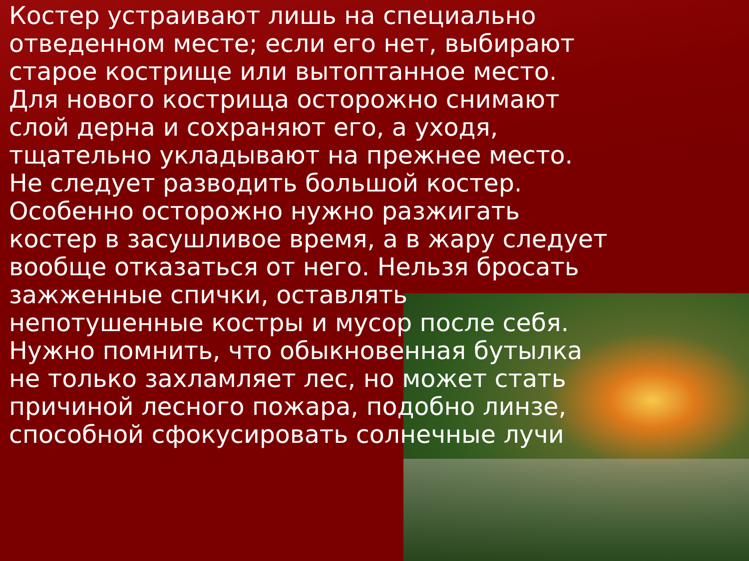Костер устраивают лишь на специально отведенном месте; если его нет, выбирают старое кострище или вытоптанное место. Для нового кострища осторожно снимают слой дерна и сохраняют его, а уходя, тщательно укладывают на прежнее место. Не следует разводить большой костер. Особенно осторожно нужно разжигать костер в засушливое время, а в жару следует вообще отказаться от него. Нельзя бросать зажженные спички, оставлять непотушенные костры и мусор после себя. Нужно помнить, что обыкновенная бутылка не только захламляет лес, но может стать причиной лесного пожара, подобно линзе, способной сфокусировать солнечные лучи